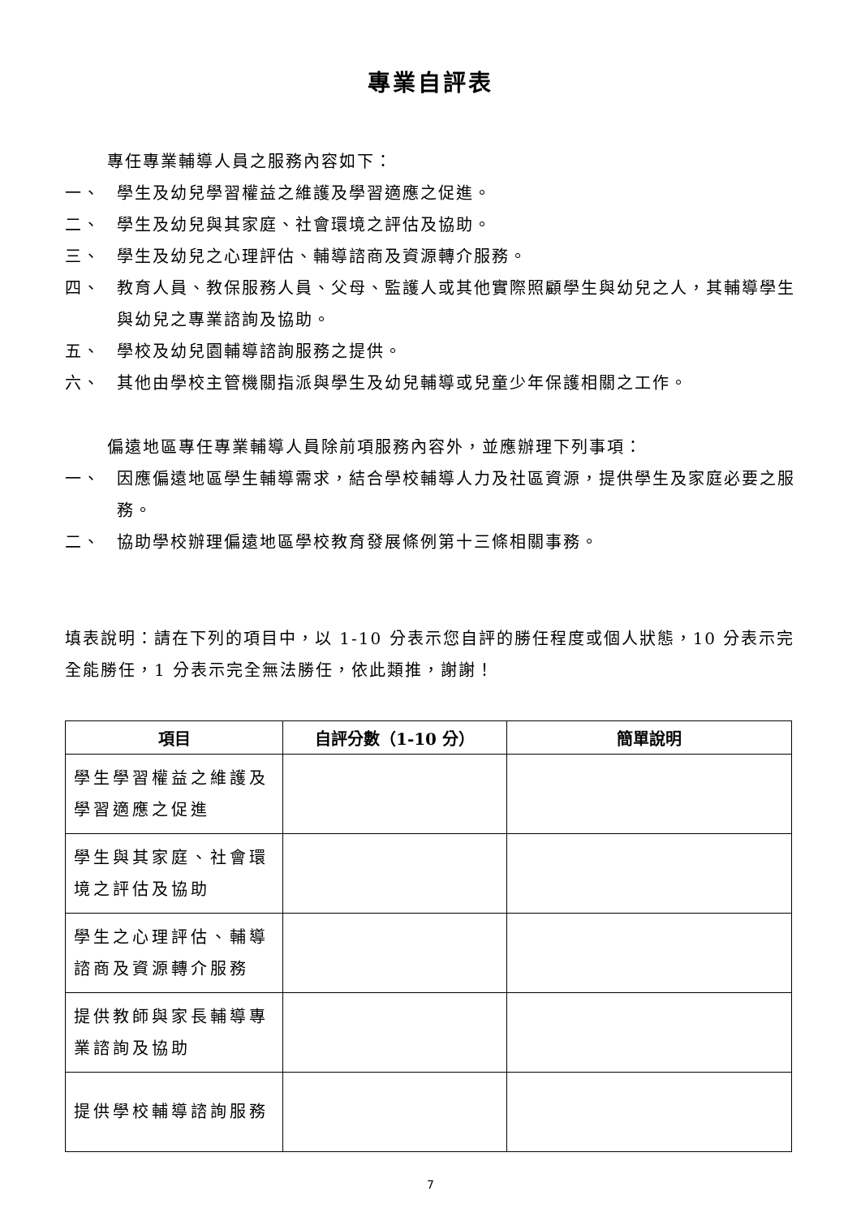專業自評表
專任專業輔導人員之服務內容如下：
一、 學生及幼兒學習權益之維護及學習適應之促進。
二、 學生及幼兒與其家庭、社會環境之評估及協助。
三、 學生及幼兒之心理評估、輔導諮商及資源轉介服務。
四、 教育人員、教保服務人員、父母、監護人或其他實際照顧學生與幼兒之人，其輔導學生與幼兒之專業諮詢及協助。
五、 學校及幼兒園輔導諮詢服務之提供。
六、 其他由學校主管機關指派與學生及幼兒輔導或兒童少年保護相關之工作。
偏遠地區專任專業輔導人員除前項服務內容外，並應辦理下列事項：
一、 因應偏遠地區學生輔導需求，結合學校輔導人力及社區資源，提供學生及家庭必要之服務。
二、 協助學校辦理偏遠地區學校教育發展條例第十三條相關事務。
填表說明：請在下列的項目中，以 1-10 分表示您自評的勝任程度或個人狀態，10 分表示完全能勝任，1 分表示完全無法勝任，依此類推，謝謝！
| 項目 | 自評分數（1-10 分） | 簡單說明 |
| --- | --- | --- |
| 學生學習權益之維護及學習適應之促進 | | |
| 學生與其家庭、社會環境之評估及協助 | | |
| 學生之心理評估、輔導諮商及資源轉介服務 | | |
| 提供教師與家長輔導專業諮詢及協助 | | |
| 提供學校輔導諮詢服務 | | |
7